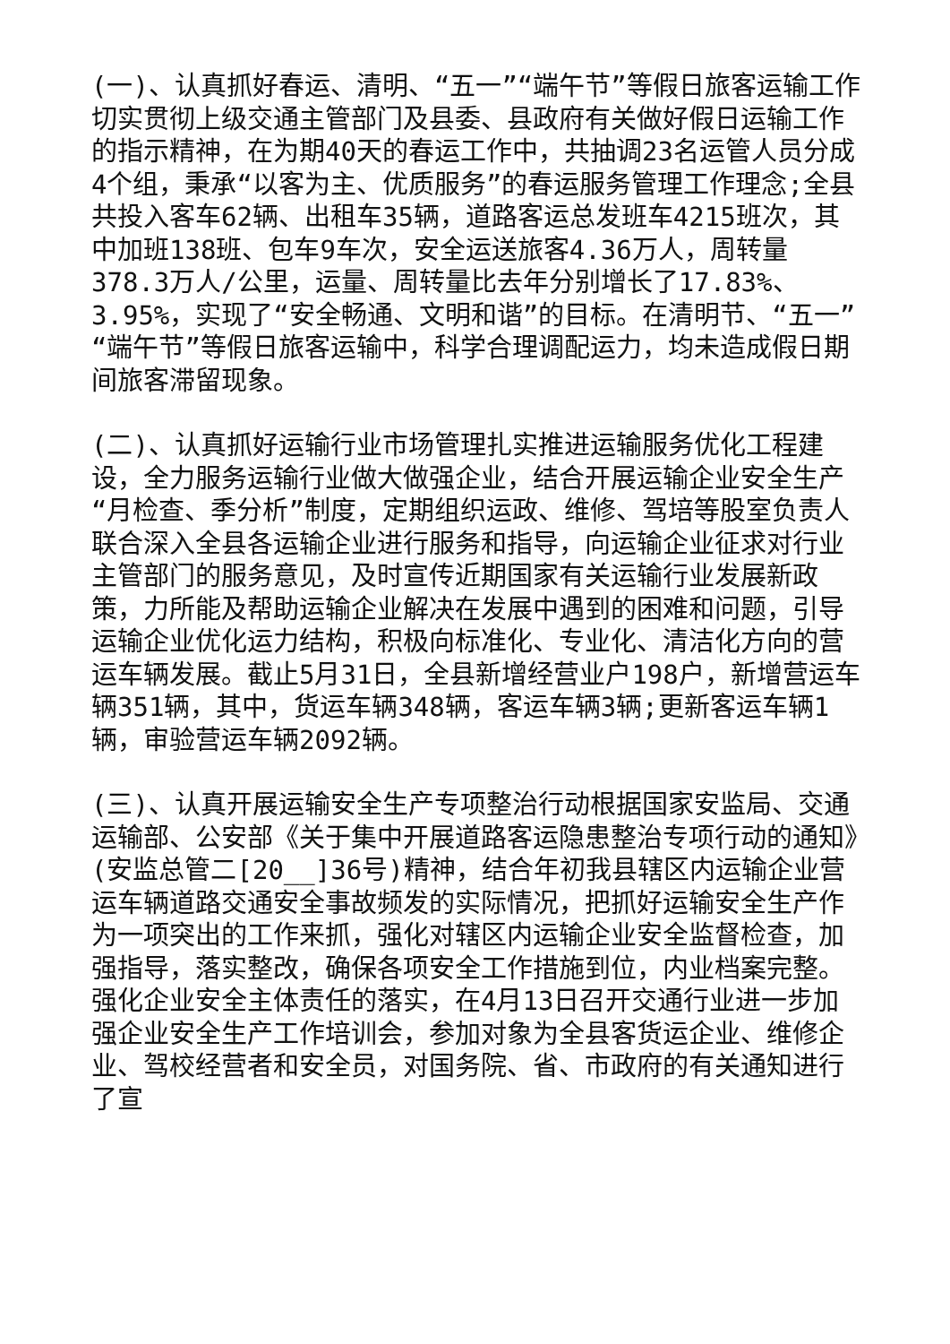(一)、认真抓好春运、清明、“五一”“端午节”等假日旅客运输工作切实贯彻上级交通主管部门及县委、县政府有关做好假日运输工作的指示精神，在为期40天的春运工作中，共抽调23名运管人员分成4个组，秉承“以客为主、优质服务”的春运服务管理工作理念;全县共投入客车62辆、出租车35辆，道路客运总发班车4215班次，其中加班138班、包车9车次，安全运送旅客4.36万人，周转量378.3万人/公里，运量、周转量比去年分别增长了17.83%、3.95%，实现了“安全畅通、文明和谐”的目标。在清明节、“五一”“端午节”等假日旅客运输中，科学合理调配运力，均未造成假日期间旅客滞留现象。
(二)、认真抓好运输行业市场管理扎实推进运输服务优化工程建设，全力服务运输行业做大做强企业，结合开展运输企业安全生产“月检查、季分析”制度，定期组织运政、维修、驾培等股室负责人联合深入全县各运输企业进行服务和指导，向运输企业征求对行业主管部门的服务意见，及时宣传近期国家有关运输行业发展新政策，力所能及帮助运输企业解决在发展中遇到的困难和问题，引导运输企业优化运力结构，积极向标准化、专业化、清洁化方向的营运车辆发展。截止5月31日，全县新增经营业户198户，新增营运车辆351辆，其中，货运车辆348辆，客运车辆3辆;更新客运车辆1辆，审验营运车辆2092辆。
(三)、认真开展运输安全生产专项整治行动根据国家安监局、交通运输部、公安部《关于集中开展道路客运隐患整治专项行动的通知》(安监总管二[20__]36号)精神，结合年初我县辖区内运输企业营运车辆道路交通安全事故频发的实际情况，把抓好运输安全生产作为一项突出的工作来抓，强化对辖区内运输企业安全监督检查，加强指导，落实整改，确保各项安全工作措施到位，内业档案完整。强化企业安全主体责任的落实，在4月13日召开交通行业进一步加强企业安全生产工作培训会，参加对象为全县客货运企业、维修企业、驾校经营者和安全员，对国务院、省、市政府的有关通知进行了宣